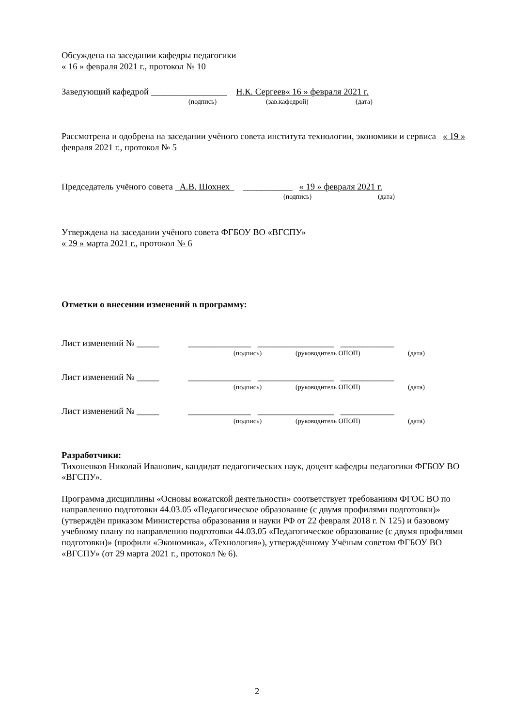Обсуждена на заседании кафедры педагогики
« 16 » февраля 2021 г., протокол № 10
Заведующий кафедрой _________________ Н.К. Сергеев « 16 » февраля 2021 г.
(подпись) (зав.кафедрой) (дата)
Рассмотрена и одобрена на заседании учёного совета института технологии, экономики и сервиса « 19 » февраля 2021 г., протокол № 5
Председатель учёного совета _ А.В. Шохнех _ ___________ « 19 » февраля 2021 г.
(подпись) (дата)
Утверждена на заседании учёного совета ФГБОУ ВО «ВГСПУ»
« 29 » марта 2021 г., протокол № 6
Отметки о внесении изменений в программу:
Лист изменений № _____ ______________ _________________ ____________
(подпись) (руководитель ОПОП) (дата)
Лист изменений № _____ ______________ _________________ ____________
(подпись) (руководитель ОПОП) (дата)
Лист изменений № _____ ______________ _________________ ____________
(подпись) (руководитель ОПОП) (дата)
Разработчики:
Тихоненков Николай Иванович, кандидат педагогических наук, доцент кафедры педагогики ФГБОУ ВО «ВГСПУ».
Программа дисциплины «Основы вожатской деятельности» соответствует требованиям ФГОС ВО по направлению подготовки 44.03.05 «Педагогическое образование (с двумя профилями подготовки)» (утверждён приказом Министерства образования и науки РФ от 22 февраля 2018 г. N 125) и базовому учебному плану по направлению подготовки 44.03.05 «Педагогическое образование (с двумя профилями подготовки)» (профили «Экономика», «Технология»), утверждённому Учёным советом ФГБОУ ВО «ВГСПУ» (от 29 марта 2021 г., протокол № 6).
2